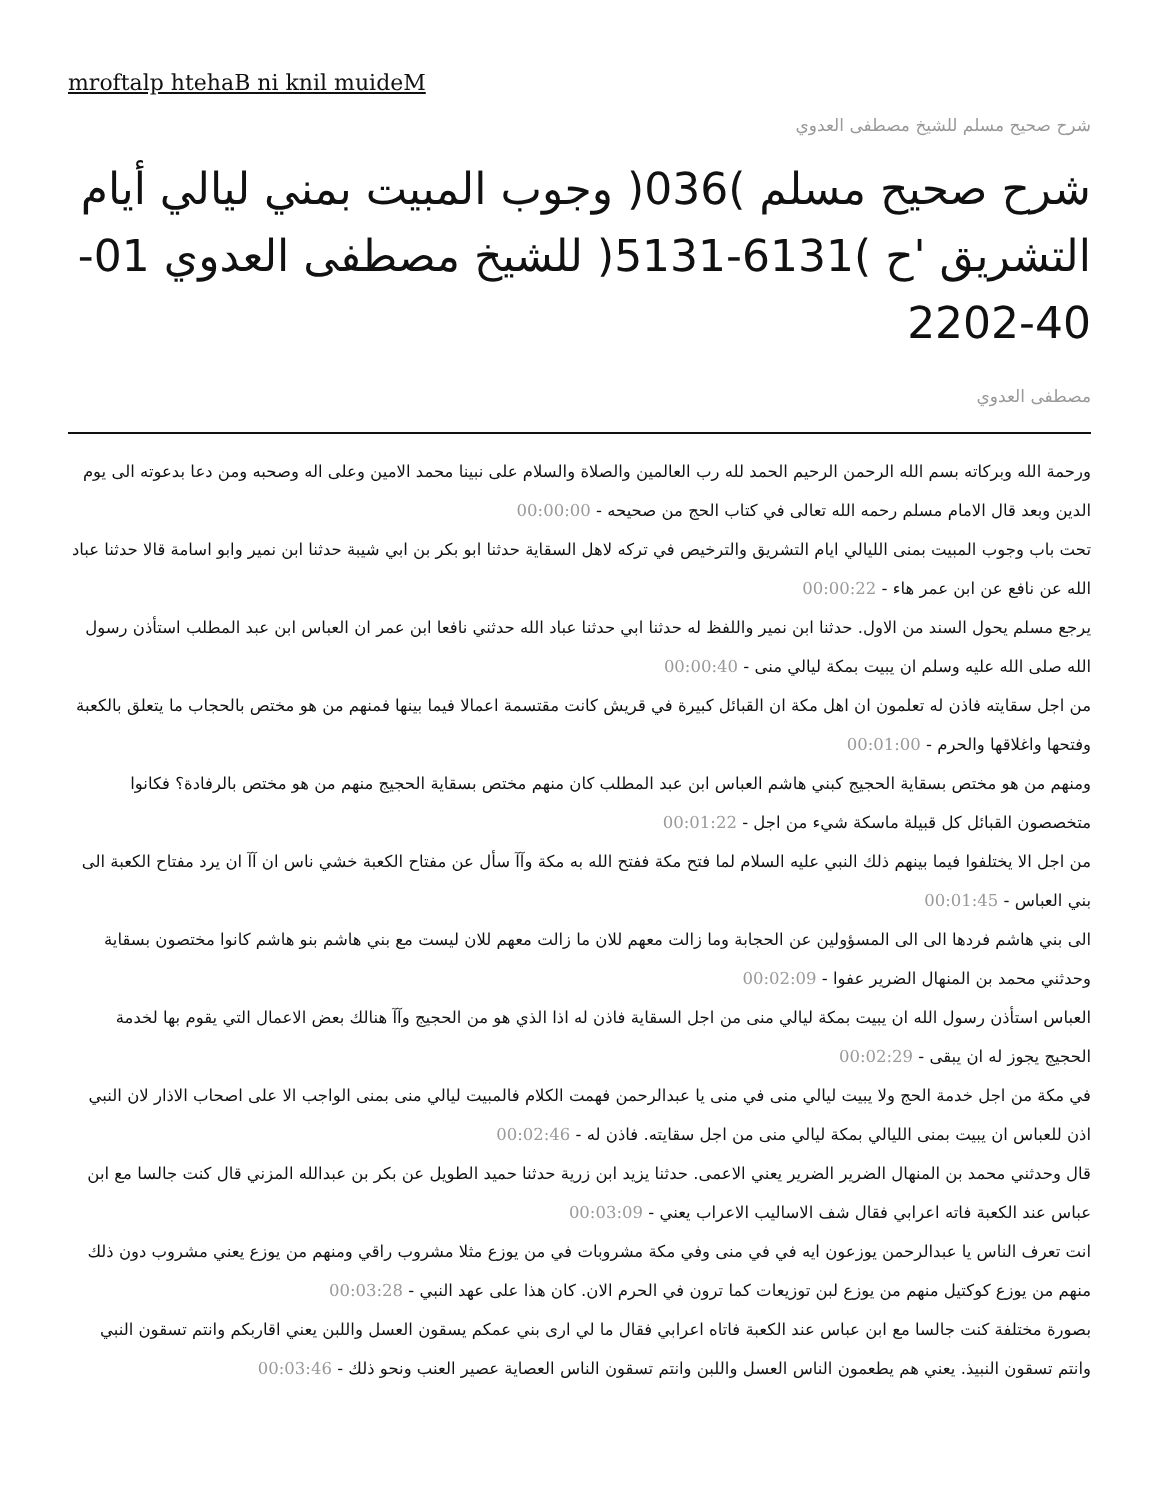mroftalp htehaB ni knil muideM
شرح صحيح مسلم للشيخ مصطفى العدوي
شرح صحيح مسلم )036( وجوب المبيت بمني ليالي أيام التشريق 'ح )6131-5131( للشيخ مصطفى العدوي 01-40-2202
مصطفى العدوي
ورحمة الله وبركاته بسم الله الرحمن الرحيم الحمد لله رب العالمين والصلاة والسلام على نبينا محمد الامين وعلى اله وصحبه ومن دعا بدعوته الى يوم الدين وبعد قال الامام مسلم رحمه الله تعالى في كتاب الحج من صحيحه - 00:00:00
تحت باب وجوب المبيت بمنى الليالي ايام التشريق والترخيص في تركه لاهل السقاية حدثنا ابو بكر بن ابي شيبة حدثنا ابن نمير وابو اسامة قالا حدثنا عباد الله عن نافع عن ابن عمر هاء - 00:00:22
يرجع مسلم يحول السند من الاول. حدثنا ابن نمير واللفظ له حدثنا ابي حدثنا عباد الله حدثني نافعا ابن عمر ان العباس ابن عبد المطلب استأذن رسول الله صلى الله عليه وسلم ان يبيت بمكة ليالي منى - 00:00:40
من اجل سقايته فاذن له تعلمون ان اهل مكة ان القبائل كبيرة في قريش كانت مقتسمة اعمالا فيما بينها فمنهم من هو مختص بالحجاب ما يتعلق بالكعبة وفتحها واغلاقها والحرم - 00:01:00
ومنهم من هو مختص بسقاية الحجيج كبني هاشم العباس ابن عبد المطلب كان منهم مختص بسقاية الحجيج منهم من هو مختص بالرفادة؟ فكانوا متخصصون القبائل كل قبيلة ماسكة شيء من اجل - 00:01:22
من اجل الا يختلفوا فيما بينهم ذلك النبي عليه السلام لما فتح مكة ففتح الله به مكة وآآ سأل عن مفتاح الكعبة خشي ناس ان آآ ان يرد مفتاح الكعبة الى بني العباس - 00:01:45
الى بني هاشم فردها الى الى المسؤولين عن الحجابة وما زالت معهم للان ما زالت معهم للان ليست مع بني هاشم بنو هاشم كانوا مختصون بسقاية وحدثني محمد بن المنهال الضرير عفوا - 00:02:09
العباس استأذن رسول الله ان يبيت بمكة ليالي منى من اجل السقاية فاذن له اذا الذي هو من الحجيج وآآ هنالك بعض الاعمال التي يقوم بها لخدمة الحجيج يجوز له ان يبقى - 00:02:29
في مكة من اجل خدمة الحج ولا يبيت ليالي منى في منى يا عبدالرحمن فهمت الكلام فالمبيت ليالي منى بمنى الواجب الا على اصحاب الاذار لان النبي اذن للعباس ان يبيت بمنى الليالي بمكة ليالي منى من اجل سقايته. فاذن له - 00:02:46
قال وحدثني محمد بن المنهال الضرير الضرير يعني الاعمى. حدثنا يزيد ابن زرية حدثنا حميد الطويل عن بكر بن عبدالله المزني قال كنت جالسا مع ابن عباس عند الكعبة فاته اعرابي فقال شف الاساليب الاعراب يعني - 00:03:09
انت تعرف الناس يا عبدالرحمن يوزعون ايه في في منى وفي مكة مشروبات في من يوزع مثلا مشروب راقي ومنهم من يوزع يعني مشروب دون ذلك منهم من يوزع كوكتيل منهم من يوزع لبن توزيعات كما ترون في الحرم الان. كان هذا على عهد النبي - 00:03:28
بصورة مختلفة كنت جالسا مع ابن عباس عند الكعبة فاتاه اعرابي فقال ما لي ارى بني عمكم يسقون العسل واللبن يعني اقاربكم وانتم تسقون النبي وانتم تسقون النبيذ. يعني هم يطعمون الناس العسل واللبن وانتم تسقون الناس العصاية عصير العنب ونحو ذلك - 00:03:46